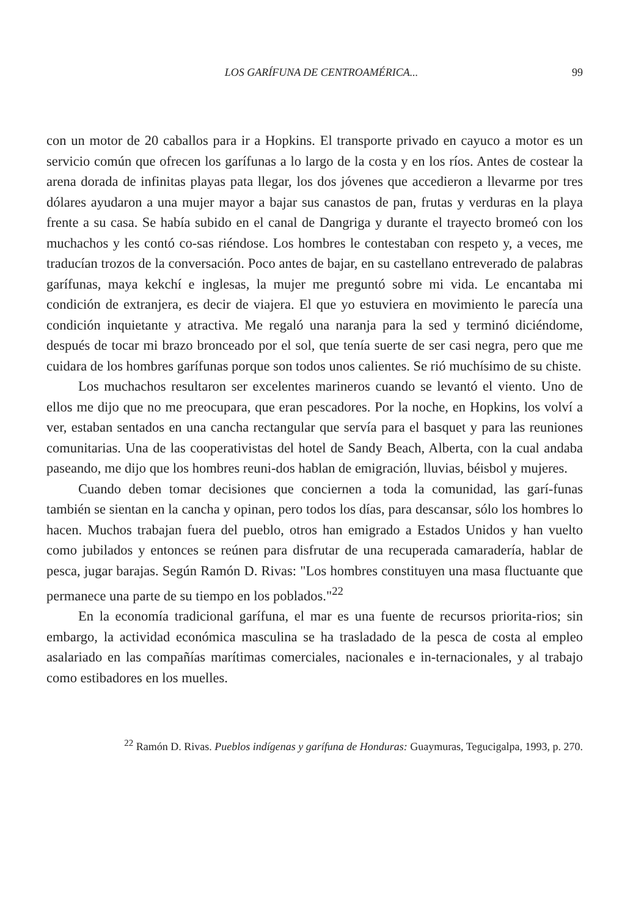LOS GARÍFUNA DE CENTROAMÉRICA... 99
con un motor de 20 caballos para ir a Hopkins. El transporte privado en cayuco a motor es un servicio común que ofrecen los garífunas a lo largo de la costa y en los ríos. Antes de costear la arena dorada de infinitas playas pata llegar, los dos jóvenes que accedieron a llevarme por tres dólares ayudaron a una mujer mayor a bajar sus canastos de pan, frutas y verduras en la playa frente a su casa. Se había subido en el canal de Dangriga y durante el trayecto bromeó con los muchachos y les contó co-sas riéndose. Los hombres le contestaban con respeto y, a veces, me traducían trozos de la conversación. Poco antes de bajar, en su castellano entreverado de palabras garífunas, maya kekchí e inglesas, la mujer me preguntó sobre mi vida. Le encantaba mi condición de extranjera, es decir de viajera. El que yo estuviera en movimiento le parecía una condición inquietante y atractiva. Me regaló una naranja para la sed y terminó diciéndome, después de tocar mi brazo bronceado por el sol, que tenía suerte de ser casi negra, pero que me cuidara de los hombres garífunas porque son todos unos calientes. Se rió muchísimo de su chiste.
Los muchachos resultaron ser excelentes marineros cuando se levantó el viento. Uno de ellos me dijo que no me preocupara, que eran pescadores. Por la noche, en Hopkins, los volví a ver, estaban sentados en una cancha rectangular que servía para el basquet y para las reuniones comunitarias. Una de las cooperativistas del hotel de Sandy Beach, Alberta, con la cual andaba paseando, me dijo que los hombres reuni-dos hablan de emigración, lluvias, béisbol y mujeres.
Cuando deben tomar decisiones que conciernen a toda la comunidad, las garí-funas también se sientan en la cancha y opinan, pero todos los días, para descansar, sólo los hombres lo hacen. Muchos trabajan fuera del pueblo, otros han emigrado a Estados Unidos y han vuelto como jubilados y entonces se reúnen para disfrutar de una recuperada camaradería, hablar de pesca, jugar barajas. Según Ramón D. Rivas: "Los hombres constituyen una masa fluctuante que permanece una parte de su tiempo en los poblados."<sup>22</sup>
En la economía tradicional garífuna, el mar es una fuente de recursos priorita-rios; sin embargo, la actividad económica masculina se ha trasladado de la pesca de costa al empleo asalariado en las compañías marítimas comerciales, nacionales e in-ternacionales, y al trabajo como estibadores en los muelles.
<sup>22</sup> Ramón D. Rivas. Pueblos indígenas y garífuna de Honduras: Guaymuras, Tegucigalpa, 1993, p. 270.